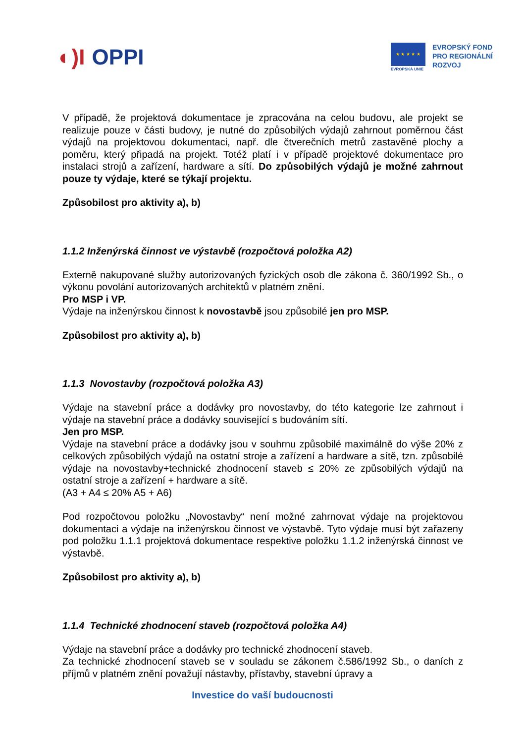◐)I OPPI
★ ★ ★ ★ ★
EVROPSKÁ UNIE
EVROPSKÝ FOND
PRO REGIONÁLNÍ
ROZVOJ
V případě, že projektová dokumentace je zpracována na celou budovu, ale projekt se realizuje pouze v části budovy, je nutné do způsobilých výdajů zahrnout poměrnou část výdajů na projektovou dokumentaci, např. dle čtverečních metrů zastavěné plochy a poměru, který připadá na projekt. Totéž platí i v případě projektové dokumentace pro instalaci strojů a zařízení, hardware a sítí. Do způsobilých výdajů je možné zahrnout pouze ty výdaje, které se týkají projektu.
Způsobilost pro aktivity a), b)
1.1.2 Inženýrská činnost ve výstavbě (rozpočtová položka A2)
Externě nakupované služby autorizovaných fyzických osob dle zákona č. 360/1992 Sb., o výkonu povolání autorizovaných architektů v platném znění.
Pro MSP i VP.
Výdaje na inženýrskou činnost k novostavbě jsou způsobilé jen pro MSP.
Způsobilost pro aktivity a), b)
1.1.3 Novostavby (rozpočtová položka A3)
Výdaje na stavební práce a dodávky pro novostavby, do této kategorie lze zahrnout i výdaje na stavební práce a dodávky související s budováním sítí.
Jen pro MSP.
Výdaje na stavební práce a dodávky jsou v souhrnu způsobilé maximálně do výše 20% z celkových způsobilých výdajů na ostatní stroje a zařízení a hardware a sítě, tzn. způsobilé výdaje na novostavby+technické zhodnocení staveb ≤ 20% ze způsobilých výdajů na ostatní stroje a zařízení + hardware a sítě.
(A3 + A4 ≤ 20% A5 + A6)
Pod rozpočtovou položku „Novostavby“ není možné zahrnovat výdaje na projektovou dokumentaci a výdaje na inženýrskou činnost ve výstavbě. Tyto výdaje musí být zařazeny pod položku 1.1.1 projektová dokumentace respektive položku 1.1.2 inženýrská činnost ve výstavbě.
Způsobilost pro aktivity a), b)
1.1.4 Technické zhodnocení staveb (rozpočtová položka A4)
Výdaje na stavební práce a dodávky pro technické zhodnocení staveb.
Za technické zhodnocení staveb se v souladu se zákonem č.586/1992 Sb., o daních z příjmů v platném znění považují nástavby, přístavby, stavební úpravy a
Investice do vaší budoucnosti